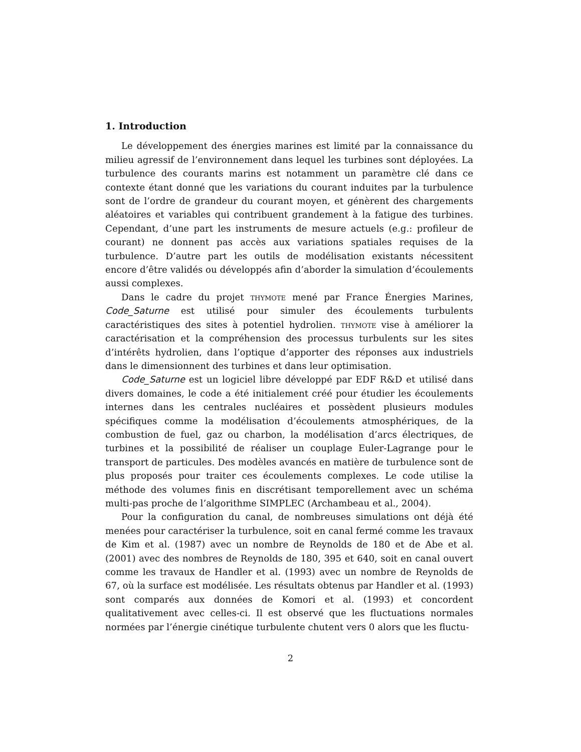1. Introduction
Le développement des énergies marines est limité par la connaissance du milieu agressif de l’environnement dans lequel les turbines sont déployées. La turbulence des courants marins est notamment un paramètre clé dans ce contexte étant donné que les variations du courant induites par la turbulence sont de l’ordre de grandeur du courant moyen, et génèrent des chargements aléatoires et variables qui contribuent grandement à la fatigue des turbines. Cependant, d’une part les instruments de mesure actuels (e.g.: profileur de courant) ne donnent pas accès aux variations spatiales requises de la turbulence. D’autre part les outils de modélisation existants nécessitent encore d’être validés ou développés afin d’aborder la simulation d’écoulements aussi complexes.
Dans le cadre du projet thymote mené par France Énergies Marines, Code_Saturne est utilisé pour simuler des écoulements turbulents caractéristiques des sites à potentiel hydrolien. thymote vise à améliorer la caractérisation et la compréhension des processus turbulents sur les sites d’intérêts hydrolien, dans l’optique d’apporter des réponses aux industriels dans le dimensionnent des turbines et dans leur optimisation.
Code_Saturne est un logiciel libre développé par EDF R&D et utilisé dans divers domaines, le code a été initialement créé pour étudier les écoulements internes dans les centrales nucléaires et possèdent plusieurs modules spécifiques comme la modélisation d’écoulements atmosphériques, de la combustion de fuel, gaz ou charbon, la modélisation d’arcs électriques, de turbines et la possibilité de réaliser un couplage Euler-Lagrange pour le transport de particules. Des modèles avancés en matière de turbulence sont de plus proposés pour traiter ces écoulements complexes. Le code utilise la méthode des volumes finis en discrétisant temporellement avec un schéma multi-pas proche de l’algorithme SIMPLEC (Archambeau et al., 2004).
Pour la configuration du canal, de nombreuses simulations ont déjà été menées pour caractériser la turbulence, soit en canal fermé comme les travaux de Kim et al. (1987) avec un nombre de Reynolds de 180 et de Abe et al. (2001) avec des nombres de Reynolds de 180, 395 et 640, soit en canal ouvert comme les travaux de Handler et al. (1993) avec un nombre de Reynolds de 67, où la surface est modélisée. Les résultats obtenus par Handler et al. (1993) sont comparés aux données de Komori et al. (1993) et concordent qualitativement avec celles-ci. Il est observé que les fluctuations normales normées par l’énergie cinétique turbulente chutent vers 0 alors que les fluctu-
2